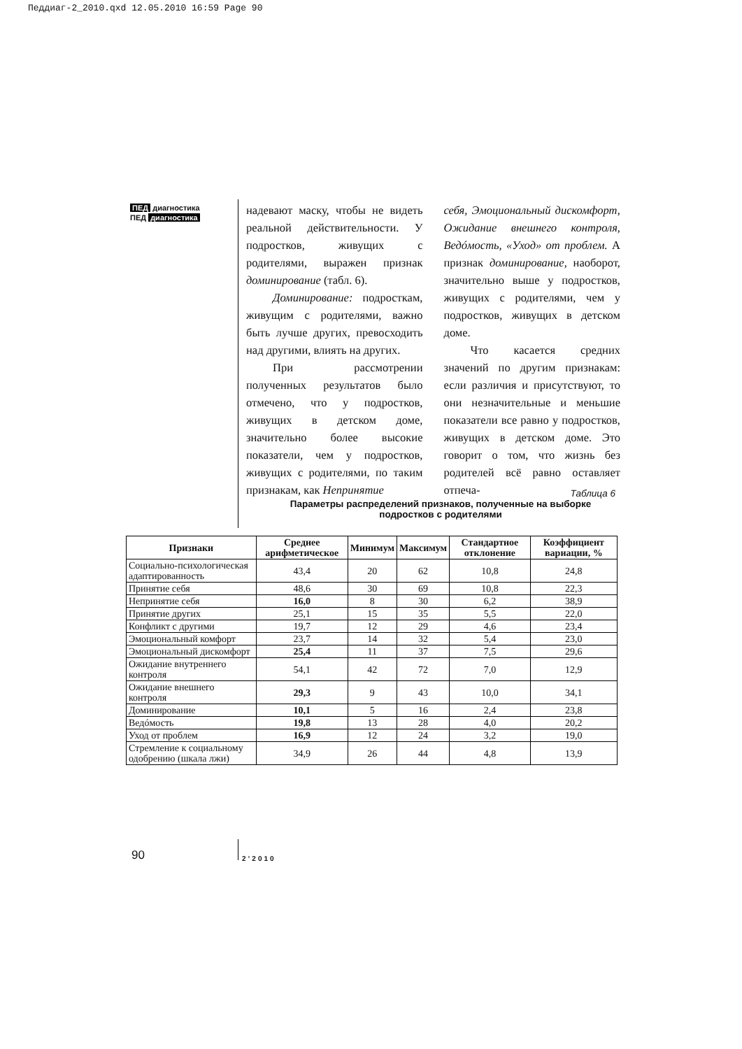Педдиаг-2_2010.qxd 12.05.2010 16:59 Page 90
ПЕД диагностика
ПЕД диагностика
надевают маску, чтобы не видеть реальной действительности. У подростков, живущих с родителями, выражен признак доминирование (табл. 6).
Доминирование: подросткам, живущим с родителями, важно быть лучше других, превосходить над другими, влиять на других.
При рассмотрении полученных результатов было отмечено, что у подростков, живущих в детском доме, значительно более высокие показатели, чем у подростков, живущих с родителями, по таким признакам, как Непринятие
себя, Эмоциональный дискомфорт, Ожидание внешнего контроля, Ведóмость, «Уход» от проблем. А признак доминирование, наоборот, значительно выше у подростков, живущих с родителями, чем у подростков, живущих в детском доме.
Что касается средних значений по другим признакам: если различия и присутствуют, то они незначительные и меньшие показатели все равно у подростков, живущих в детском доме. Это говорит о том, что жизнь без родителей всё равно оставляет отпеча-
Таблица 6
Параметры распределений признаков, полученные на выборке подростков с родителями
| Признаки | Среднее арифметическое | Минимум | Максимум | Стандартное отклонение | Коэффициент вариации, % |
| --- | --- | --- | --- | --- | --- |
| Социально-психологическая адаптированность | 43,4 | 20 | 62 | 10,8 | 24,8 |
| Принятие себя | 48,6 | 30 | 69 | 10,8 | 22,3 |
| Непринятие себя | 16,0 | 8 | 30 | 6,2 | 38,9 |
| Принятие других | 25,1 | 15 | 35 | 5,5 | 22,0 |
| Конфликт с другими | 19,7 | 12 | 29 | 4,6 | 23,4 |
| Эмоциональный комфорт | 23,7 | 14 | 32 | 5,4 | 23,0 |
| Эмоциональный дискомфорт | 25,4 | 11 | 37 | 7,5 | 29,6 |
| Ожидание внутреннего контроля | 54,1 | 42 | 72 | 7,0 | 12,9 |
| Ожидание внешнего контроля | 29,3 | 9 | 43 | 10,0 | 34,1 |
| Доминирование | 10,1 | 5 | 16 | 2,4 | 23,8 |
| Ведóмость | 19,8 | 13 | 28 | 4,0 | 20,2 |
| Уход от проблем | 16,9 | 12 | 24 | 3,2 | 19,0 |
| Стремление к социальному одобрению (шкала лжи) | 34,9 | 26 | 44 | 4,8 | 13,9 |
90 2’2010